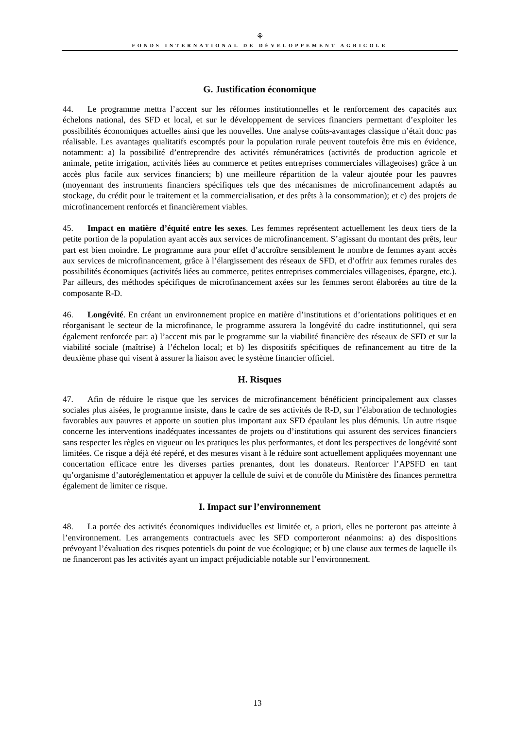⚘
FONDS INTERNATIONAL DE DÉVELOPPEMENT AGRICOLE
G. Justification économique
44. Le programme mettra l’accent sur les réformes institutionnelles et le renforcement des capacités aux échelons national, des SFD et local, et sur le développement de services financiers permettant d’exploiter les possibilités économiques actuelles ainsi que les nouvelles. Une analyse coûts-avantages classique n’était donc pas réalisable. Les avantages qualitatifs escomptés pour la population rurale peuvent toutefois être mis en évidence, notamment: a) la possibilité d’entreprendre des activités rémunératrices (activités de production agricole et animale, petite irrigation, activités liées au commerce et petites entreprises commerciales villageoises) grâce à un accès plus facile aux services financiers; b) une meilleure répartition de la valeur ajoutée pour les pauvres (moyennant des instruments financiers spécifiques tels que des mécanismes de microfinancement adaptés au stockage, du crédit pour le traitement et la commercialisation, et des prêts à la consommation); et c) des projets de microfinancement renforcés et financièrement viables.
45. Impact en matière d’équité entre les sexes. Les femmes représentent actuellement les deux tiers de la petite portion de la population ayant accès aux services de microfinancement. S’agissant du montant des prêts, leur part est bien moindre. Le programme aura pour effet d’accroître sensiblement le nombre de femmes ayant accès aux services de microfinancement, grâce à l’élargissement des réseaux de SFD, et d’offrir aux femmes rurales des possibilités économiques (activités liées au commerce, petites entreprises commerciales villageoises, épargne, etc.). Par ailleurs, des méthodes spécifiques de microfinancement axées sur les femmes seront élaborées au titre de la composante R-D.
46. Longévité. En créant un environnement propice en matière d’institutions et d’orientations politiques et en réorganisant le secteur de la microfinance, le programme assurera la longévité du cadre institutionnel, qui sera également renforcée par: a) l’accent mis par le programme sur la viabilité financière des réseaux de SFD et sur la viabilité sociale (maîtrise) à l’échelon local; et b) les dispositifs spécifiques de refinancement au titre de la deuxième phase qui visent à assurer la liaison avec le système financier officiel.
H. Risques
47. Afin de réduire le risque que les services de microfinancement bénéficient principalement aux classes sociales plus aisées, le programme insiste, dans le cadre de ses activités de R-D, sur l’élaboration de technologies favorables aux pauvres et apporte un soutien plus important aux SFD épaulant les plus démunis. Un autre risque concerne les interventions inadéquates incessantes de projets ou d’institutions qui assurent des services financiers sans respecter les règles en vigueur ou les pratiques les plus performantes, et dont les perspectives de longévité sont limitées. Ce risque a déjà été repéré, et des mesures visant à le réduire sont actuellement appliquées moyennant une concertation efficace entre les diverses parties prenantes, dont les donateurs. Renforcer l’APSFD en tant qu’organisme d’autoréglementation et appuyer la cellule de suivi et de contrôle du Ministère des finances permettra également de limiter ce risque.
I. Impact sur l’environnement
48. La portée des activités économiques individuelles est limitée et, a priori, elles ne porteront pas atteinte à l’environnement. Les arrangements contractuels avec les SFD comporteront néanmoins: a) des dispositions prévoyant l’évaluation des risques potentiels du point de vue écologique; et b) une clause aux termes de laquelle ils ne financeront pas les activités ayant un impact préjudiciable notable sur l’environnement.
13